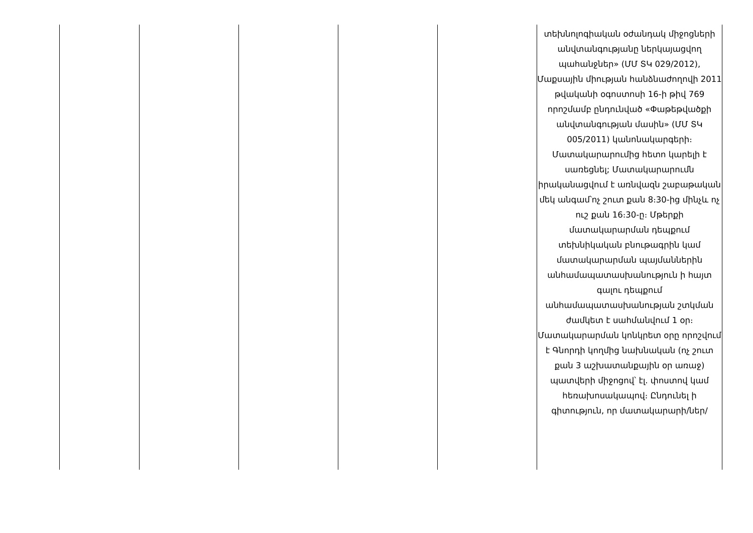| | | | | | տեխնոլոգիական օժանդակ միջոցների անվտանգությանը ներկայացվող պահանջներ» (ՄՄ ՏԿ 029/2012), Մաքսային միության հանձնաժողովի 2011 թվականի օգոստոսի 16-ի թիվ 769 որոշմամբ ընդունված «Փաթեթվածքի անվտանգության մասին» (ՄՄ ՏԿ 005/2011) կանոնակարգերի։ Մատակարարումից հետո կարելի է սառեցնել; Մատակարարումն իրականացվում է առնվազն շաբաթական մեկ անգամ՝ոչ շուտ քան 8։30-ից մինչև ոչ ուշ քան 16։30-ը։ Մթերքի մատակարարման դեպքում տեխնիկական բնութագրին կամ մատակարարման պայմաններին անհամապատասխանություն ի հայտ գալու դեպքում անհամապատասխանության շտկման ժամկետ է սահմանվում 1 օր։ Մատակարարման կոնկրետ օրը որոշվում է Գնորդի կողմից նախնական (ոչ շուտ քան 3 աշխատանքային օր առաջ) պատվերի միջոցով՝ էլ. փոստով կամ հեռախոսակապով։ Ընդունել ի գիտություն, որ մատակարարի/ներ/ |